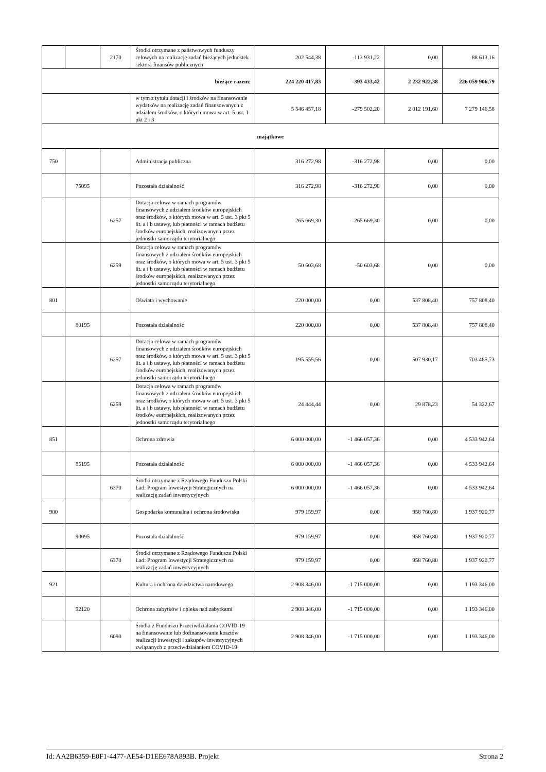| | | 2170 | Środki otrzymane z państwowych funduszy celowych na realizację zadań bieżących jednostek sektora finansów publicznych | 202 544,38 | -113 931,22 | 0,00 | 88 613,16 |
| bieżące razem: | | | | 224 220 417,83 | -393 433,42 | 2 232 922,38 | 226 059 906,79 |
| | | | w tym z tytułu dotacji i środków na finansowanie wydatków na realizację zadań finansowanych z udziałem środków, o których mowa w art. 5 ust. 1 pkt 2 i 3 | 5 546 457,18 | -279 502,20 | 2 012 191,60 | 7 279 146,58 |
| majątkowe | | | | | | | |
| 750 | | | Administracja publiczna | 316 272,98 | -316 272,98 | 0,00 | 0,00 |
| | 75095 | | Pozostała działalność | 316 272,98 | -316 272,98 | 0,00 | 0,00 |
| | | 6257 | Dotacja celowa w ramach programów finansowych z udziałem środków europejskich oraz środków, o których mowa w art. 5 ust. 3 pkt 5 lit. a i b ustawy, lub płatności w ramach budżetu środków europejskich, realizowanych przez jednostki samorządu terytorialnego | 265 669,30 | -265 669,30 | 0,00 | 0,00 |
| | | 6259 | Dotacja celowa w ramach programów finansowych z udziałem środków europejskich oraz środków, o których mowa w art. 5 ust. 3 pkt 5 lit. a i b ustawy, lub płatności w ramach budżetu środków europejskich, realizowanych przez jednostki samorządu terytorialnego | 50 603,68 | -50 603,68 | 0,00 | 0,00 |
| 801 | | | Oświata i wychowanie | 220 000,00 | 0,00 | 537 808,40 | 757 808,40 |
| | 80195 | | Pozostała działalność | 220 000,00 | 0,00 | 537 808,40 | 757 808,40 |
| | | 6257 | Dotacja celowa w ramach programów finansowych z udziałem środków europejskich oraz środków, o których mowa w art. 5 ust. 3 pkt 5 lit. a i b ustawy, lub płatności w ramach budżetu środków europejskich, realizowanych przez jednostki samorządu terytorialnego | 195 555,56 | 0,00 | 507 930,17 | 703 485,73 |
| | | 6259 | Dotacja celowa w ramach programów finansowych z udziałem środków europejskich oraz środków, o których mowa w art. 5 ust. 3 pkt 5 lit. a i b ustawy, lub płatności w ramach budżetu środków europejskich, realizowanych przez jednostki samorządu terytorialnego | 24 444,44 | 0,00 | 29 878,23 | 54 322,67 |
| 851 | | | Ochrona zdrowia | 6 000 000,00 | -1 466 057,36 | 0,00 | 4 533 942,64 |
| | 85195 | | Pozostała działalność | 6 000 000,00 | -1 466 057,36 | 0,00 | 4 533 942,64 |
| | | 6370 | Środki otrzymane z Rządowego Funduszu Polski Ład: Program Inwestycji Strategicznych na realizację zadań inwestycyjnych | 6 000 000,00 | -1 466 057,36 | 0,00 | 4 533 942,64 |
| 900 | | | Gospodarka komunalna i ochrona środowiska | 979 159,97 | 0,00 | 958 760,80 | 1 937 920,77 |
| | 90095 | | Pozostała działalność | 979 159,97 | 0,00 | 958 760,80 | 1 937 920,77 |
| | | 6370 | Środki otrzymane z Rządowego Funduszu Polski Ład: Program Inwestycji Strategicznych na realizację zadań inwestycyjnych | 979 159,97 | 0,00 | 958 760,80 | 1 937 920,77 |
| 921 | | | Kultura i ochrona dziedzictwa narodowego | 2 908 346,00 | -1 715 000,00 | 0,00 | 1 193 346,00 |
| | 92120 | | Ochrona zabytków i opieka nad zabytkami | 2 908 346,00 | -1 715 000,00 | 0,00 | 1 193 346,00 |
| | | 6090 | Środki z Funduszu Przeciwdziałania COVID-19 na finansowanie lub dofinansowanie kosztów realizacji inwestycji i zakupów inwestycyjnych związanych z przeciwdziałaniem COVID-19 | 2 908 346,00 | -1 715 000,00 | 0,00 | 1 193 346,00 |
Id: AA2B6359-E0F1-4477-AE54-D1EE678A893B. Projekt Strona 2